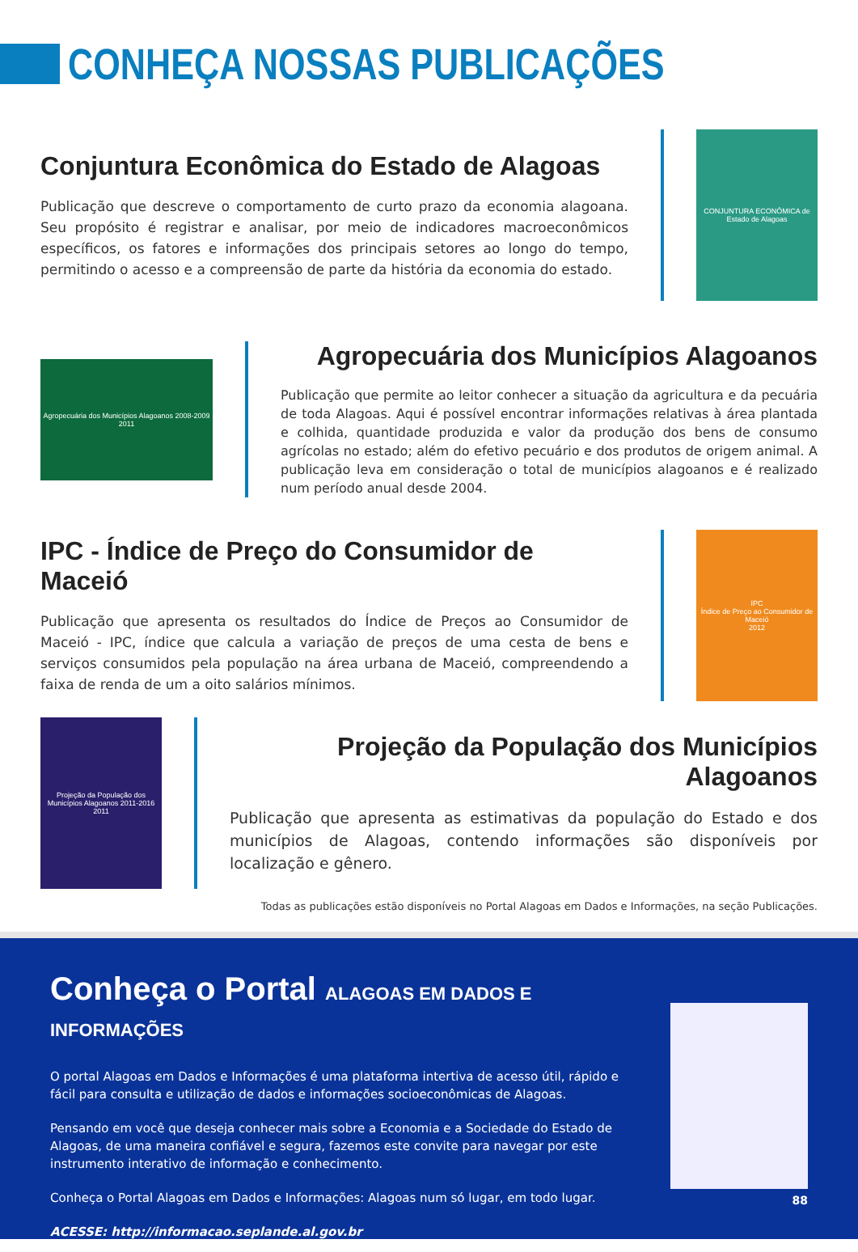CONHEÇA NOSSAS PUBLICAÇÕES
Conjuntura Econômica do Estado de Alagoas
Publicação que descreve o comportamento de curto prazo da economia alagoana. Seu propósito é registrar e analisar, por meio de indicadores macroeconômicos específicos, os fatores e informações dos principais setores ao longo do tempo, permitindo o acesso e a compreensão de parte da história da economia do estado.
CONJUNTURA ECONÔMICA de Estado de Alagoas
Agropecuária dos Municípios Alagoanos 2008-2009
2011
Agropecuária dos Municípios Alagoanos
Publicação que permite ao leitor conhecer a situação da agricultura e da pecuária de toda Alagoas. Aqui é possível encontrar informações relativas à área plantada e colhida, quantidade produzida e valor da produção dos bens de consumo agrícolas no estado; além do efetivo pecuário e dos produtos de origem animal. A publicação leva em consideração o total de municípios alagoanos e é realizado num período anual desde 2004.
IPC - Índice de Preço do Consumidor de Maceió
Publicação que apresenta os resultados do Índice de Preços ao Consumidor de Maceió - IPC, índice que calcula a variação de preços de uma cesta de bens e serviços consumidos pela população na área urbana de Maceió, compreendendo a faixa de renda de um a oito salários mínimos.
IPC
Índice de Preço ao Consumidor de Maceió
2012
Projeção da População dos Municípios Alagoanos 2011-2016
2011
Projeção da População dos Municípios Alagoanos
Publicação que apresenta as estimativas da população do Estado e dos municípios de Alagoas, contendo informações são disponíveis por localização e gênero.
Todas as publicações estão disponíveis no Portal Alagoas em Dados e Informações, na seção Publicações.
Conheça o Portal ALAGOAS EM DADOS E INFORMAÇÕES
O portal Alagoas em Dados e Informações é uma plataforma intertiva de acesso útil, rápido e fácil para consulta e utilização de dados e informações socioeconômicas de Alagoas.
Pensando em você que deseja conhecer mais sobre a Economia e a Sociedade do Estado de Alagoas, de uma maneira confiável e segura, fazemos este convite para navegar por este instrumento interativo de informação e conhecimento.
Conheça o Portal Alagoas em Dados e Informações: Alagoas num só lugar, em todo lugar.
ACESSE: http://informacao.seplande.al.gov.br
88